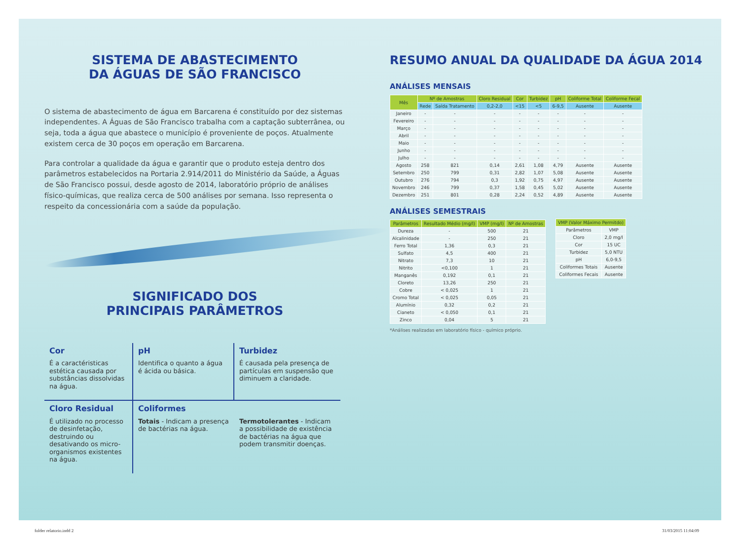SISTEMA DE ABASTECIMENTO
DA ÁGUAS DE SÃO FRANCISCO
O sistema de abastecimento de água em Barcarena é constituído por dez sistemas independentes. A Águas de São Francisco trabalha com a captação subterrânea, ou seja, toda a água que abastece o município é proveniente de poços. Atualmente existem cerca de 30 poços em operação em Barcarena.
Para controlar a qualidade da água e garantir que o produto esteja dentro dos parâmetros estabelecidos na Portaria 2.914/2011 do Ministério da Saúde, a Águas de São Francisco possui, desde agosto de 2014, laboratório próprio de análises físico-químicas, que realiza cerca de 500 análises por semana. Isso representa o respeito da concessionária com a saúde da população.
SIGNIFICADO DOS
PRINCIPAIS PARÂMETROS
Cor
É a caractéristicas estética causada por substâncias dissolvidas na água.
pH
Identifica o quanto a água é ácida ou básica.
Turbidez
É causada pela presença de partículas em suspensão que diminuem a claridade.
Cloro Residual
É utilizado no processo de desinfetação, destruindo ou desativando os micro-organismos existentes na água.
Coliformes
Totais - Indicam a presença de bactérias na água.
Termotolerantes - Indicam a possibilidade de existência de bactérias na água que podem transmitir doenças.
RESUMO ANUAL DA QUALIDADE DA ÁGUA 2014
ANÁLISES MENSAIS
| Mês | Nº de Amostras | | Cloro Residual | Cor | Turbidez | pH | Coliforme Total | Coliforme Fecal |
| --- | --- | --- | --- | --- | --- | --- | --- | --- |
| | Rede | Saída Tratamento | 0,2-2,0 | <15 | <5 | 6-9,5 | Ausente | Ausente |
| Janeiro | - | - | - | - | - | - | - | - |
| Fevereiro | - | - | - | - | - | - | - | - |
| Março | - | - | - | - | - | - | - | - |
| Abril | - | - | - | - | - | - | - | - |
| Maio | - | - | - | - | - | - | - | - |
| Junho | - | - | - | - | - | - | - | - |
| Julho | - | - | - | - | - | - | - | - |
| Agosto | 258 | 821 | 0,14 | 2,61 | 1,08 | 4,79 | Ausente | Ausente |
| Setembro | 250 | 799 | 0,31 | 2,82 | 1,07 | 5,08 | Ausente | Ausente |
| Outubro | 276 | 794 | 0,3 | 1,92 | 0,75 | 4,97 | Ausente | Ausente |
| Novembro | 246 | 799 | 0,37 | 1,58 | 0,45 | 5,02 | Ausente | Ausente |
| Dezembro | 251 | 801 | 0,28 | 2,24 | 0,52 | 4,89 | Ausente | Ausente |
ANÁLISES SEMESTRAIS
| Parâmetros | Resultado Médio (mg/l) | VMP (mg/l) | Nº de Amostras |
| --- | --- | --- | --- |
| Dureza | - | 500 | 21 |
| Alcalinidade | - | 250 | 21 |
| Ferro Total | 1,36 | 0,3 | 21 |
| Sulfato | 4,5 | 400 | 21 |
| Nitrato | 7,3 | 10 | 21 |
| Nitrito | <0,100 | 1 | 21 |
| Manganês | 0,192 | 0,1 | 21 |
| Cloreto | 13,26 | 250 | 21 |
| Cobre | < 0,025 | 1 | 21 |
| Cromo Total | < 0,025 | 0,05 | 21 |
| Alumínio | 0,32 | 0,2 | 21 |
| Cianeto | < 0,050 | 0,1 | 21 |
| Zinco | 0,04 | 5 | 21 |
*Análises realizadas em laboratório físico - químico próprio.
| VMP (Valor Máximo Permitdo) | |
| --- | --- |
| Parâmetros | VMP |
| Cloro | 2,0 mg/l |
| Cor | 15 UC |
| Turbidez | 5,0 NTU |
| pH | 6,0-9,5 |
| Coliformes Totais | Ausente |
| Coliformes Fecais | Ausente |
folder relatorio.indd 2 31/03/2015 11:04:09